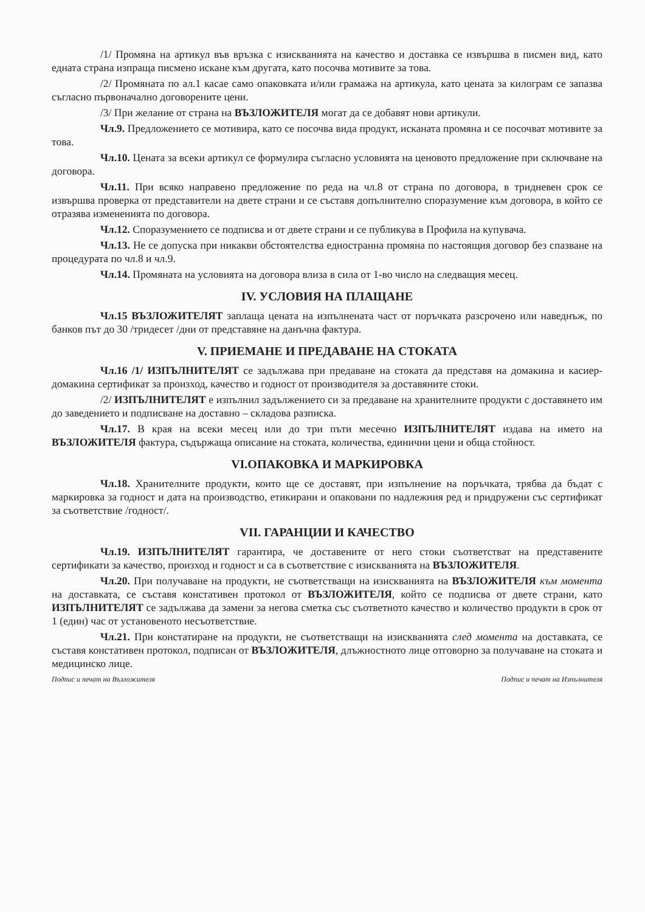/1/ Промяна на артикул във връзка с изискванията на качество и доставка се извършва в писмен вид, като едната страна изпраща писмено искане към другата, като посочва мотивите за това.
/2/ Промяната по ал.1 касае само опаковката и/или грамажа на артикула, като цената за килограм се запазва съгласно първоначално договорените цени.
/3/ При желание от страна на ВЪЗЛОЖИТЕЛЯ могат да се добавят нови артикули.
Чл.9. Предложението се мотивира, като се посочва вида продукт, исканата промяна и се посочват мотивите за това.
Чл.10. Цената за всеки артикул се формулира съгласно условията на ценовото предложение при сключване на договора.
Чл.11. При всяко направено предложение по реда на чл.8 от страна по договора, в тридневен срок се извършва проверка от представители на двете страни и се съставя допълнително споразумение към договора, в който се отразява измененията по договора.
Чл.12. Споразумението се подписва и от двете страни и се публикува в Профила на купувача.
Чл.13. Не се допуска при никакви обстоятелства едностранна промяна по настоящия договор без спазване на процедурата по чл.8 и чл.9.
Чл.14. Промяната на условията на договора влиза в сила от 1-во число на следващия месец.
IV. УСЛОВИЯ НА ПЛАЩАНЕ
Чл.15 ВЪЗЛОЖИТЕЛЯТ заплаща цената на изпълнената част от поръчката разсрочено или наведнъж, по банков път до 30 /тридесет /дни от представяне на данъчна фактура.
V. ПРИЕМАНЕ И ПРЕДАВАНЕ НА СТОКАТА
Чл.16 /1/ ИЗПЪЛНИТЕЛЯТ се задължава при предаване на стоката да представя на домакина и касиер-домакина сертификат за произход, качество и годност от производителя за доставяните стоки.
/2/ ИЗПЪЛНИТЕЛЯТ е изпълнил задължението си за предаване на хранителните продукти с доставянето им до заведението и подписване на доставно – складова разписка.
Чл.17. В края на всеки месец или до три пъти месечно ИЗПЪЛНИТЕЛЯТ издава на името на ВЪЗЛОЖИТЕЛЯ фактура, съдържаща описание на стоката, количества, единични цени и обща стойност.
VI.ОПАКОВКА И МАРКИРОВКА
Чл.18. Хранителните продукти, които ще се доставят, при изпълнение на поръчката, трябва да бъдат с маркировка за годност и дата на производство, етикирани и опаковани по надлежния ред и придружени със сертификат за съответствие /годност/.
VII. ГАРАНЦИИ И КАЧЕСТВО
Чл.19. ИЗПЪЛНИТЕЛЯТ гарантира, че доставените от него стоки съответстват на представените сертификати за качество, произход и годност и са в съответствие с изискванията на ВЪЗЛОЖИТЕЛЯ.
Чл.20. При получаване на продукти, не съответстващи на изискванията на ВЪЗЛОЖИТЕЛЯ към момента на доставката, се съставя констативен протокол от ВЪЗЛОЖИТЕЛЯ, който се подписва от двете страни, като ИЗПЪЛНИТЕЛЯТ се задължава да замени за негова сметка със съответното качество и количество продукти в срок от 1 (един) час от установеното несъответствие.
Чл.21. При констатиране на продукти, не съответстващи на изискванията след момента на доставката, се съставя констативен протокол, подписан от ВЪЗЛОЖИТЕЛЯ, длъжностното лице отговорно за получаване на стоката и медицинско лице.
Подпис и печат на Възложителя Подпис и печат на Изпълнителя